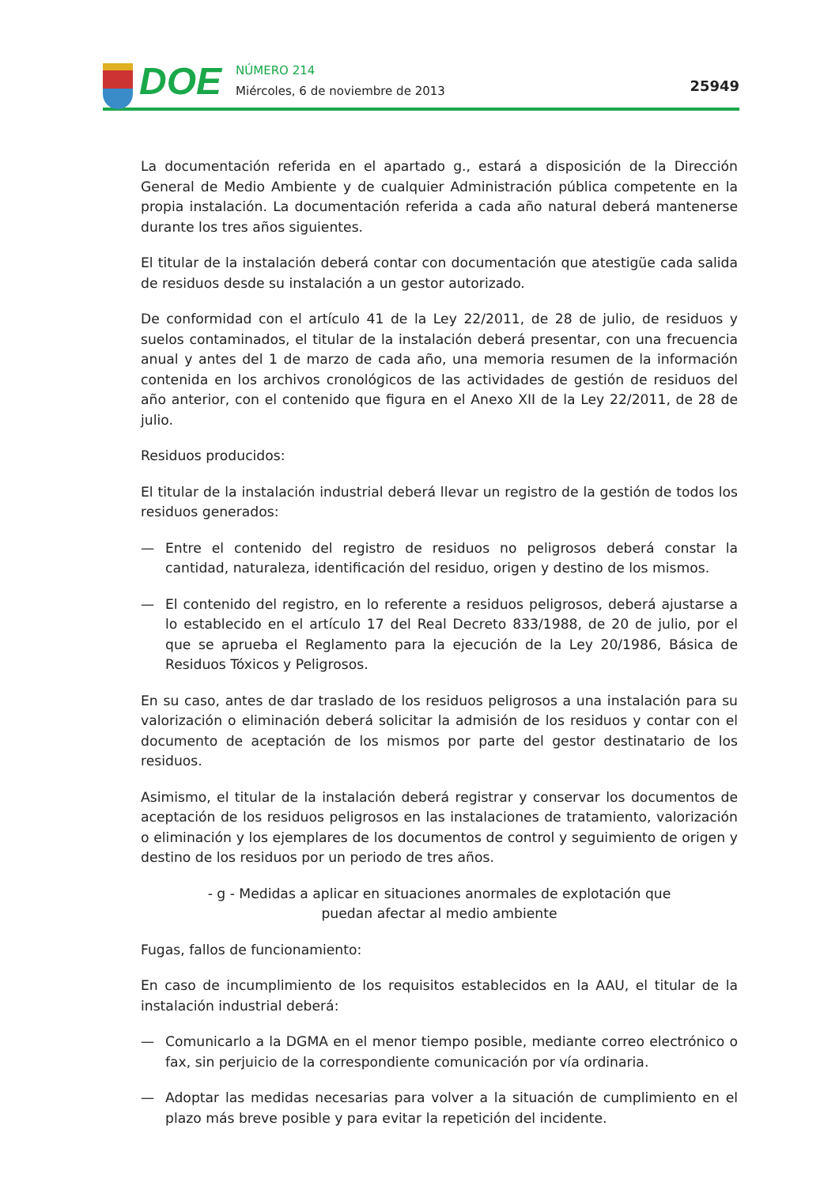DOE
NÚMERO 214
Miércoles, 6 de noviembre de 2013
25949
La documentación referida en el apartado g., estará a disposición de la Dirección General de Medio Ambiente y de cualquier Administración pública competente en la propia instalación. La documentación referida a cada año natural deberá mantenerse durante los tres años siguientes.
El titular de la instalación deberá contar con documentación que atestigüe cada salida de residuos desde su instalación a un gestor autorizado.
De conformidad con el artículo 41 de la Ley 22/2011, de 28 de julio, de residuos y suelos contaminados, el titular de la instalación deberá presentar, con una frecuencia anual y antes del 1 de marzo de cada año, una memoria resumen de la información contenida en los archivos cronológicos de las actividades de gestión de residuos del año anterior, con el contenido que figura en el Anexo XII de la Ley 22/2011, de 28 de julio.
Residuos producidos:
El titular de la instalación industrial deberá llevar un registro de la gestión de todos los residuos generados:
— Entre el contenido del registro de residuos no peligrosos deberá constar la cantidad, naturaleza, identificación del residuo, origen y destino de los mismos.
— El contenido del registro, en lo referente a residuos peligrosos, deberá ajustarse a lo establecido en el artículo 17 del Real Decreto 833/1988, de 20 de julio, por el que se aprueba el Reglamento para la ejecución de la Ley 20/1986, Básica de Residuos Tóxicos y Peligrosos.
En su caso, antes de dar traslado de los residuos peligrosos a una instalación para su valorización o eliminación deberá solicitar la admisión de los residuos y contar con el documento de aceptación de los mismos por parte del gestor destinatario de los residuos.
Asimismo, el titular de la instalación deberá registrar y conservar los documentos de aceptación de los residuos peligrosos en las instalaciones de tratamiento, valorización o eliminación y los ejemplares de los documentos de control y seguimiento de origen y destino de los residuos por un periodo de tres años.
- g - Medidas a aplicar en situaciones anormales de explotación que
puedan afectar al medio ambiente
Fugas, fallos de funcionamiento:
En caso de incumplimiento de los requisitos establecidos en la AAU, el titular de la instalación industrial deberá:
— Comunicarlo a la DGMA en el menor tiempo posible, mediante correo electrónico o fax, sin perjuicio de la correspondiente comunicación por vía ordinaria.
— Adoptar las medidas necesarias para volver a la situación de cumplimiento en el plazo más breve posible y para evitar la repetición del incidente.